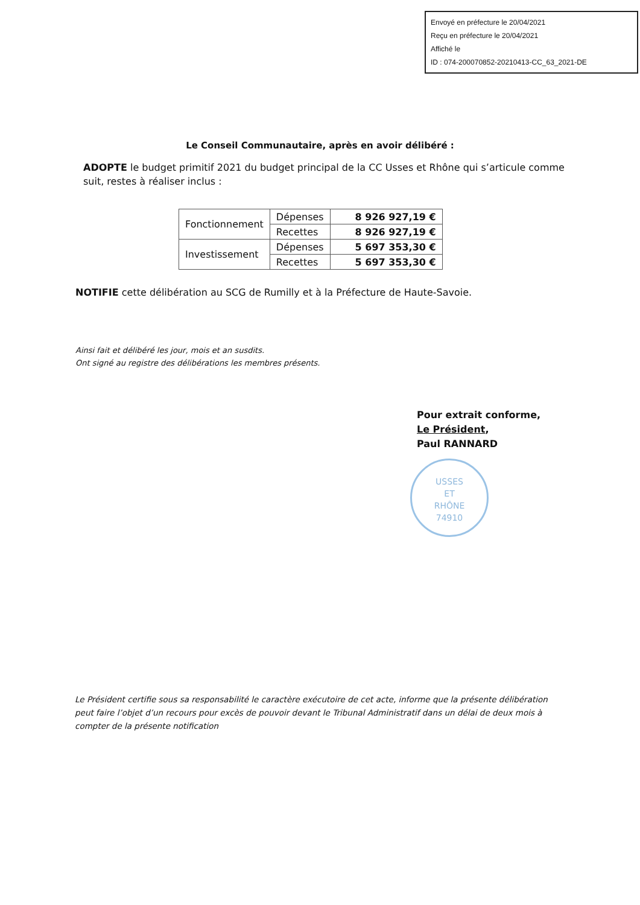Envoyé en préfecture le 20/04/2021
Reçu en préfecture le 20/04/2021
Affiché le
ID : 074-200070852-20210413-CC_63_2021-DE
Le Conseil Communautaire, après en avoir délibéré :
ADOPTE le budget primitif 2021 du budget principal de la CC Usses et Rhône qui s’articule comme suit, restes à réaliser inclus :
| Fonctionnement | Dépenses | 8 926 927,19 € |
| | Recettes | 8 926 927,19 € |
| Investissement | Dépenses | 5 697 353,30 € |
| | Recettes | 5 697 353,30 € |
NOTIFIE cette délibération au SCG de Rumilly et à la Préfecture de Haute-Savoie.
Ainsi fait et délibéré les jour, mois et an susdits.
Ont signé au registre des délibérations les membres présents.
Pour extrait conforme,
Le Président,
Paul RANNARD
USSES
ET
RHÔNE
74910
Le Président certifie sous sa responsabilité le caractère exécutoire de cet acte, informe que la présente délibération peut faire l’objet d’un recours pour excès de pouvoir devant le Tribunal Administratif dans un délai de deux mois à compter de la présente notification